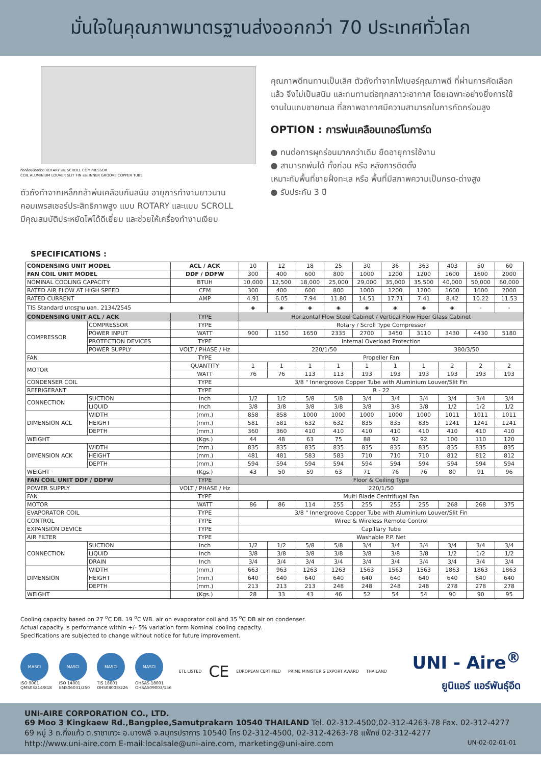มั่นใจในคุณภาพมาตรฐานส่งออกกว่า 70 ประเทศทั่วโลก
ท่อกล้องน้อยด้วย ROTARY และ SCROLL COMPRESSOR
COIL ALUMINIUM LOUVER SLIT FIN และ INNER GROOVE COPPER TUBE
ตัวถังทำจากเหล็กกล้าพ่นเคลือบกันสนิม อายุการทำงานยาวนาน
คอมเพรสเซอร์ประสิทธิภาพสูง แบบ ROTARY และแบบ SCROLL
มีคุณสมบัติประหยัดไฟได้ดีเยี่ยม และช่วยให้เครื่องทำงานเงียบ
คุณภาพดีทนทานเป็นเลิศ ตัวถังทำจากไฟเบอร์คุณภาพดี ที่ผ่านการคัดเลือกแล้ว จึงไม่เป็นสนิม และทนทานต่อทุกสภาวะอากาศ โดยเฉพาะอย่างยิ่งการใช้งานในแถบชายทะเล ที่สภาพอากาศมีความสามารถในการกัดกร่อนสูง
OPTION : การพ่นเคลือบเทอร์โมการ์ด
● ทนต่อการผุกร่อนมากกว่าเดิม ยืดอายุการใช้งาน
● สามารถพ่นได้ ทั้งก่อน หรือ หลังการติดตั้ง
เหมาะกับพื้นที่ชายฝั่งทะเล หรือ พื้นที่มีสภาพความเป็นกรด-ด่างสูง
● รับประกัน 3 ปี
SPECIFICATIONS :
| CONDENSING UNIT MODEL | | ACL / ACK | 10 | 12 | 18 | 25 | 30 | 36 | 363 | 403 | 50 | 60 |
| FAN COIL UNIT MODEL | | DDF / DDFW | 300 | 400 | 600 | 800 | 1000 | 1200 | 1200 | 1600 | 1600 | 2000 |
| NOMINAL COOLING CAPACITY | | BTUH | 10,000 | 12,500 | 18,000 | 25,000 | 29,000 | 35,000 | 35,500 | 40,000 | 50,000 | 60,000 |
| RATED AIR FLOW AT HIGH SPEED | | CFM | 300 | 400 | 600 | 800 | 1000 | 1200 | 1200 | 1600 | 1600 | 2000 |
| RATED CURRENT | | AMP | 4.91 | 6.05 | 7.94 | 11.80 | 14.51 | 17.71 | 7.41 | 8.42 | 10.22 | 11.53 |
| TIS Standard มาตรฐาน มอก. 2134/2545 | | | ◈ | ◈ | ◈ | ◈ | ◈ | ◈ | ◈ | ◈ | - | - |
| CONDENSING UNIT ACL / ACK | | TYPE | Horizontal Flow Steel Cabinet / Vertical Flow Fiber Glass Cabinet | | | | | | | | | |
| COMPRESSOR | COMPRESSOR | TYPE | Rotary / Scroll Type Compressor | | | | | | | | | |
| | POWER INPUT | WATT | 900 | 1150 | 1650 | 2335 | 2700 | 3450 | 3110 | 3430 | 4430 | 5180 |
| | PROTECTION DEVICES | TYPE | Internal Overload Protection | | | | | | | | | |
| | POWER SUPPLY | VOLT / PHASE / Hz | 220/1/50 | | | | | | 380/3/50 | | | |
| FAN | | TYPE | Propeller Fan | | | | | | | | | |
| MOTOR | | QUANTITY | 1 | 1 | 1 | 1 | 1 | 1 | 1 | 2 | 2 | 2 |
| | | WATT | 76 | 76 | 113 | 113 | 193 | 193 | 193 | 193 | 193 | 193 |
| CONDENSER COIL | | TYPE | 3/8 " Innergroove Copper Tube with Aluminium Louver/Slit Fin | | | | | | | | | |
| REFRIGERANT | | TYPE | R - 22 | | | | | | | | | |
| CONNECTION | SUCTION | Inch | 1/2 | 1/2 | 5/8 | 5/8 | 3/4 | 3/4 | 3/4 | 3/4 | 3/4 | 3/4 |
| | LIQUID | Inch | 3/8 | 3/8 | 3/8 | 3/8 | 3/8 | 3/8 | 3/8 | 1/2 | 1/2 | 1/2 |
| DIMENSION ACL | WIDTH | (mm.) | 858 | 858 | 1000 | 1000 | 1000 | 1000 | 1000 | 1011 | 1011 | 1011 |
| | HEIGHT | (mm.) | 581 | 581 | 632 | 632 | 835 | 835 | 835 | 1241 | 1241 | 1241 |
| | DEPTH | (mm.) | 360 | 360 | 410 | 410 | 410 | 410 | 410 | 410 | 410 | 410 |
| WEIGHT | | (Kgs.) | 44 | 48 | 63 | 75 | 88 | 92 | 92 | 100 | 110 | 120 |
| DIMENSION ACK | WIDTH | (mm.) | 835 | 835 | 835 | 835 | 835 | 835 | 835 | 835 | 835 | 835 |
| | HEIGHT | (mm.) | 481 | 481 | 583 | 583 | 710 | 710 | 710 | 812 | 812 | 812 |
| | DEPTH | (mm.) | 594 | 594 | 594 | 594 | 594 | 594 | 594 | 594 | 594 | 594 |
| WEIGHT | | (Kgs.) | 43 | 50 | 59 | 63 | 71 | 76 | 76 | 80 | 91 | 96 |
| FAN COIL UNIT DDF / DDFW | | TYPE | Floor & Ceiling Type | | | | | | | | | |
| POWER SUPPLY | | VOLT / PHASE / Hz | 220/1/50 | | | | | | | | | |
| FAN | | TYPE | Multi Blade Centrifugal Fan | | | | | | | | | |
| MOTOR | | WATT | 86 | 86 | 114 | 255 | 255 | 255 | 255 | 268 | 268 | 375 |
| EVAPORATOR COIL | | TYPE | 3/8 " Innergroove Copper Tube with Aluminium Louver/Slit Fin | | | | | | | | | |
| CONTROL | | TYPE | Wired & Wireless Remote Control | | | | | | | | | |
| EXPANSION DEVICE | | TYPE | Capillary Tube | | | | | | | | | |
| AIR FILTER | | TYPE | Washable P.P. Net | | | | | | | | | |
| CONNECTION | SUCTION | Inch | 1/2 | 1/2 | 5/8 | 5/8 | 3/4 | 3/4 | 3/4 | 3/4 | 3/4 | 3/4 |
| | LIQUID | Inch | 3/8 | 3/8 | 3/8 | 3/8 | 3/8 | 3/8 | 3/8 | 1/2 | 1/2 | 1/2 |
| | DRAIN | Inch | 3/4 | 3/4 | 3/4 | 3/4 | 3/4 | 3/4 | 3/4 | 3/4 | 3/4 | 3/4 |
| DIMENSION | WIDTH | (mm.) | 663 | 963 | 1263 | 1263 | 1563 | 1563 | 1563 | 1863 | 1863 | 1863 |
| | HEIGHT | (mm.) | 640 | 640 | 640 | 640 | 640 | 640 | 640 | 640 | 640 | 640 |
| | DEPTH | (mm.) | 213 | 213 | 213 | 248 | 248 | 248 | 248 | 278 | 278 | 278 |
| WEIGHT | | (Kgs.) | 28 | 33 | 43 | 46 | 52 | 54 | 54 | 90 | 90 | 95 |
Cooling capacity based on 27 <sup>o</sup>C DB. 19 <sup>o</sup>C WB. air on evaporator coil and 35 <sup>o</sup>C DB air on condenser.
Actual capacity is performance within +/- 5% variation form Nominal cooling capacity.
Specifications are subjected to change without notice for future improvement.
MASCI
ISO 9001
QMS03214/818
MASCI
ISO 14001
EMS06031/250
MASCI
TIS 18001
OHS08008/226
MASCI
OHSAS 18001
OHSAS09003/156
ETL LISTED
CE
EUROPEAN CERTIFIED PRIME MINISTER'S EXPORT AWARD THAILAND
UNI - Aire<sup>®</sup>
ยูนิแอร์ แอร์พันธุ์อึด
UNI-AIRE CORPORATION CO., LTD.
69 Moo 3 Kingkaew Rd.,Bangplee,Samutprakarn 10540 THAILAND Tel. 02-312-4500,02-312-4263-78 Fax. 02-312-4277
69 หมู่ 3 ถ.กิ่งแก้ว ต.ราชาเทวะ อ.บางพลี จ.สมุทรปราการ 10540 โทร 02-312-4500, 02-312-4263-78 แฟ็กซ์ 02-312-4277
http://www.uni-aire.com E-mail:localsale@uni-aire.com, marketing@uni-aire.com UN-02-02-01-01